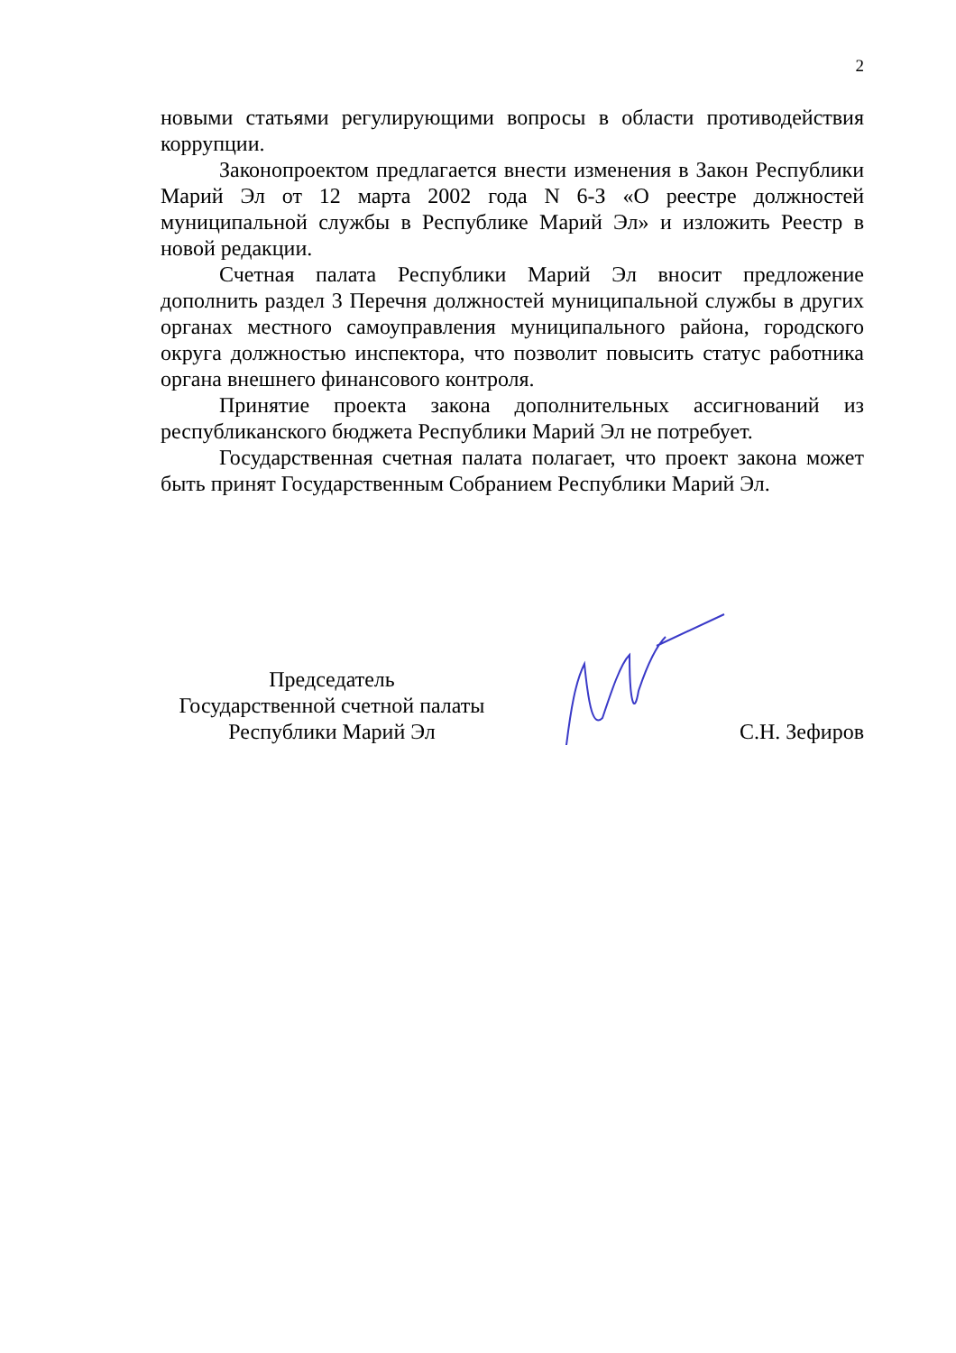2
новыми статьями регулирующими вопросы в области противодействия коррупции.
Законопроектом предлагается внести изменения в Закон Республики Марий Эл от 12 марта 2002 года N 6-З «О реестре должностей муниципальной службы в Республике Марий Эл» и изложить Реестр в новой редакции.
Счетная палата Республики Марий Эл вносит предложение дополнить раздел 3 Перечня должностей муниципальной службы в других органах местного самоуправления муниципального района, городского округа должностью инспектора, что позволит повысить статус работника органа внешнего финансового контроля.
Принятие проекта закона дополнительных ассигнований из республиканского бюджета Республики Марий Эл не потребует.
Государственная счетная палата полагает, что проект закона может быть принят Государственным Собранием Республики Марий Эл.
Председатель
Государственной счетной палаты
Республики Марий Эл
С.Н. Зефиров